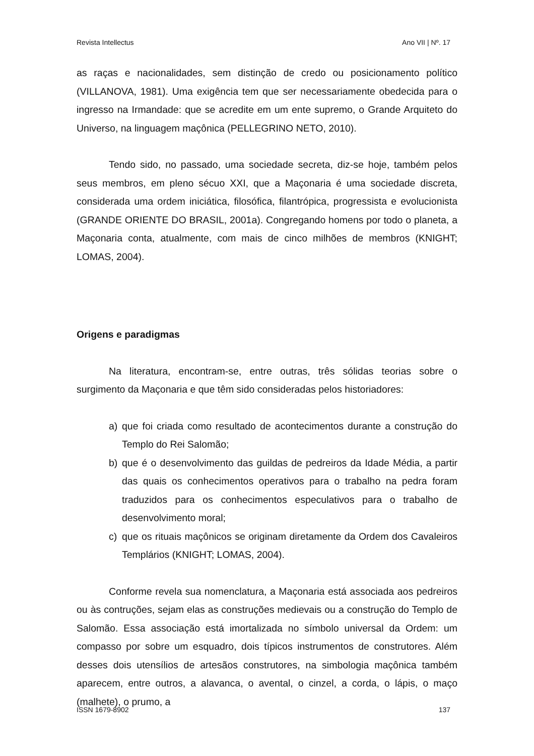Revista Intellectus Ano VII | Nº. 17
as raças e nacionalidades, sem distinção de credo ou posicionamento político (VILLANOVA, 1981). Uma exigência tem que ser necessariamente obedecida para o ingresso na Irmandade: que se acredite em um ente supremo, o Grande Arquiteto do Universo, na linguagem maçônica (PELLEGRINO NETO, 2010).
Tendo sido, no passado, uma sociedade secreta, diz-se hoje, também pelos seus membros, em pleno sécuo XXI, que a Maçonaria é uma sociedade discreta, considerada uma ordem iniciática, filosófica, filantrópica, progressista e evolucionista (GRANDE ORIENTE DO BRASIL, 2001a). Congregando homens por todo o planeta, a Maçonaria conta, atualmente, com mais de cinco milhões de membros (KNIGHT; LOMAS, 2004).
Origens e paradigmas
Na literatura, encontram-se, entre outras, três sólidas teorias sobre o surgimento da Maçonaria e que têm sido consideradas pelos historiadores:
a) que foi criada como resultado de acontecimentos durante a construção do Templo do Rei Salomão;
b) que é o desenvolvimento das guildas de pedreiros da Idade Média, a partir das quais os conhecimentos operativos para o trabalho na pedra foram traduzidos para os conhecimentos especulativos para o trabalho de desenvolvimento moral;
c) que os rituais maçônicos se originam diretamente da Ordem dos Cavaleiros Templários (KNIGHT; LOMAS, 2004).
Conforme revela sua nomenclatura, a Maçonaria está associada aos pedreiros ou às contruções, sejam elas as construções medievais ou a construção do Templo de Salomão. Essa associação está imortalizada no símbolo universal da Ordem: um compasso por sobre um esquadro, dois típicos instrumentos de construtores. Além desses dois utensílios de artesãos construtores, na simbologia maçônica também aparecem, entre outros, a alavanca, o avental, o cinzel, a corda, o lápis, o maço (malhete), o prumo, a
ISSN 1679-8902 137